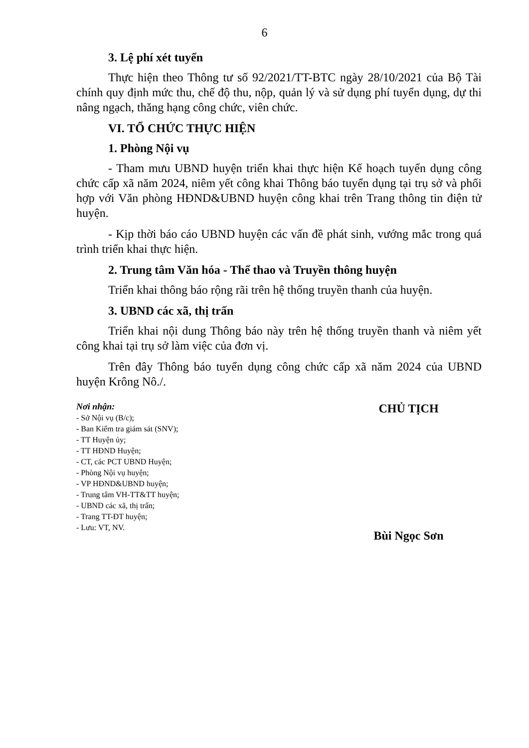6
3. Lệ phí xét tuyển
Thực hiện theo Thông tư số 92/2021/TT-BTC ngày 28/10/2021 của Bộ Tài chính quy định mức thu, chế độ thu, nộp, quản lý và sử dụng phí tuyển dụng, dự thi nâng ngạch, thăng hạng công chức, viên chức.
VI. TỔ CHỨC THỰC HIỆN
1. Phòng Nội vụ
- Tham mưu UBND huyện triển khai thực hiện Kế hoạch tuyển dụng công chức cấp xã năm 2024, niêm yết công khai Thông báo tuyển dụng tại trụ sở và phối hợp với Văn phòng HĐND&UBND huyện công khai trên Trang thông tin điện tử huyện.
- Kịp thời báo cáo UBND huyện các vấn đề phát sinh, vướng mắc trong quá trình triển khai thực hiện.
2. Trung tâm Văn hóa - Thể thao và Truyền thông huyện
Triển khai thông báo rộng rãi trên hệ thống truyền thanh của huyện.
3. UBND các xã, thị trấn
Triển khai nội dung Thông báo này trên hệ thống truyền thanh và niêm yết công khai tại trụ sở làm việc của đơn vị.
Trên đây Thông báo tuyển dụng công chức cấp xã năm 2024 của UBND huyện Krông Nô./.
Nơi nhận:
- Sở Nội vụ (B/c);
- Ban Kiểm tra giám sát (SNV);
- TT Huyện ủy;
- TT HĐND Huyện;
- CT, các PCT UBND Huyện;
- Phòng Nội vụ huyện;
- VP HĐND&UBND huyện;
- Trung tâm VH-TT&TT huyện;
- UBND các xã, thị trấn;
- Trang TT-ĐT huyện;
- Lưu: VT, NV.
CHỦ TỊCH
Bùi Ngọc Sơn